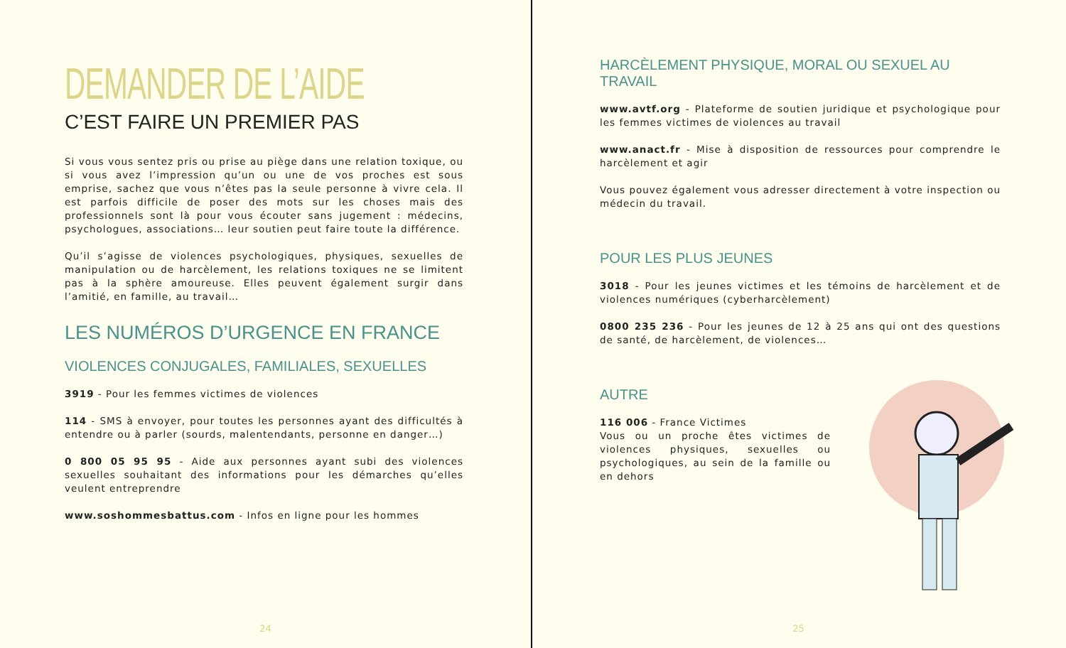DEMANDER DE L’AIDE
C’EST FAIRE UN PREMIER PAS
Si vous vous sentez pris ou prise au piège dans une relation toxique, ou si vous avez l’impression qu’un ou une de vos proches est sous emprise, sachez que vous n’êtes pas la seule personne à vivre cela. Il est parfois difficile de poser des mots sur les choses mais des professionnels sont là pour vous écouter sans jugement : médecins, psychologues, associations… leur soutien peut faire toute la différence.
Qu’il s’agisse de violences psychologiques, physiques, sexuelles de manipulation ou de harcèlement, les relations toxiques ne se limitent pas à la sphère amoureuse. Elles peuvent également surgir dans l’amitié, en famille, au travail…
LES NUMÉROS D’URGENCE EN FRANCE
VIOLENCES CONJUGALES, FAMILIALES, SEXUELLES
3919 - Pour les femmes victimes de violences
114 - SMS à envoyer, pour toutes les personnes ayant des difficultés à entendre ou à parler (sourds, malentendants, personne en danger…)
0 800 05 95 95 - Aide aux personnes ayant subi des violences sexuelles souhaitant des informations pour les démarches qu’elles veulent entreprendre
www.soshommesbattus.com - Infos en ligne pour les hommes
24
HARCÈLEMENT PHYSIQUE, MORAL OU SEXUEL AU TRAVAIL
www.avtf.org - Plateforme de soutien juridique et psychologique pour les femmes victimes de violences au travail
www.anact.fr - Mise à disposition de ressources pour comprendre le harcèlement et agir
Vous pouvez également vous adresser directement à votre inspection ou médecin du travail.
POUR LES PLUS JEUNES
3018 - Pour les jeunes victimes et les témoins de harcèlement et de violences numériques (cyberharcèlement)
0800 235 236 - Pour les jeunes de 12 à 25 ans qui ont des questions de santé, de harcèlement, de violences…
AUTRE
116 006 - France Victimes
Vous ou un proche êtes victimes de violences physiques, sexuelles ou psychologiques, au sein de la famille ou en dehors
25